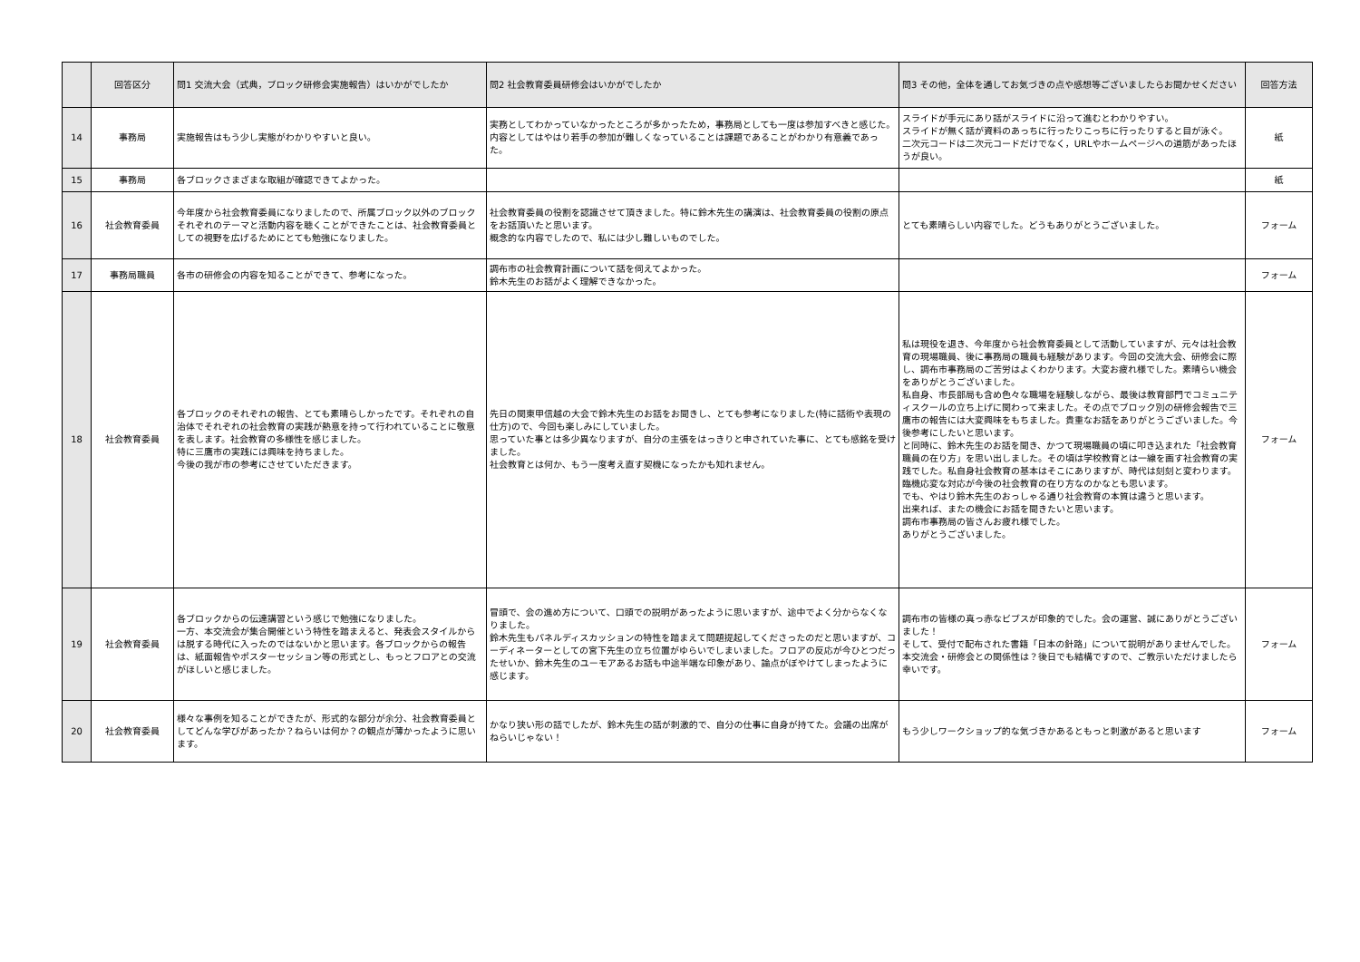| | 回答区分 | 問1 交流大会（式典，ブロック研修会実施報告）はいかがでしたか | 問2 社会教育委員研修会はいかがでしたか | 問3 その他，全体を通してお気づきの点や感想等ございましたらお聞かせください | 回答方法 |
| --- | --- | --- | --- | --- | --- |
| 14 | 事務局 | 実施報告はもう少し実態がわかりやすいと良い。 | 実務としてわかっていなかったところが多かったため，事務局としても一度は参加すべきと感じた。 内容としてはやはり若手の参加が難しくなっていることは課題であることがわかり有意義であった。 | スライドが手元にあり話がスライドに沿って進むとわかりやすい。 スライドが無く話が資料のあっちに行ったりこっちに行ったりすると目が泳ぐ。 二次元コードは二次元コードだけでなく，URLやホームページへの道筋があったほうが良い。 | 紙 |
| 15 | 事務局 | 各ブロックさまざまな取組が確認できてよかった。 | | | 紙 |
| 16 | 社会教育委員 | 今年度から社会教育委員になりましたので、所属ブロック以外のブロックそれぞれのテーマと活動内容を聴くことができたことは、社会教育委員としての視野を広げるためにとても勉強になりました。 | 社会教育委員の役割を認識させて頂きました。特に鈴木先生の講演は、社会教育委員の役割の原点をお話頂いたと思います。 概念的な内容でしたので、私には少し難しいものでした。 | とても素晴らしい内容でした。どうもありがとうございました。 | フォーム |
| 17 | 事務局職員 | 各市の研修会の内容を知ることができて、参考になった。 | 調布市の社会教育計画について話を伺えてよかった。 鈴木先生のお話がよく理解できなかった。 | | フォーム |
| 18 | 社会教育委員 | 各ブロックのそれぞれの報告、とても素晴らしかったです。それぞれの自治体でそれぞれの社会教育の実践が熱意を持って行われていることに敬意を表します。社会教育の多様性を感じました。 特に三鷹市の実践には興味を持ちました。 今後の我が市の参考にさせていただきます。 | 先日の関東甲信越の大会で鈴木先生のお話をお聞きし、とても参考になりました(特に話術や表現の仕方)ので、今回も楽しみにしていました。 思っていた事とは多少異なりますが、自分の主張をはっきりと申されていた事に、とても感銘を受けました。 社会教育とは何か、もう一度考え直す契機になったかも知れません。 | 私は現役を退き、今年度から社会教育委員として活動していますが、元々は社会教育の現場職員、後に事務局の職員も経験があります。今回の交流大会、研修会に際し、調布市事務局のご苦労はよくわかります。大変お疲れ様でした。素晴らい機会をありがとうございました。 私自身、市長部局も含め色々な職場を経験しながら、最後は教育部門でコミュニティスクールの立ち上げに関わって来ました。その点でブロック別の研修会報告で三鷹市の報告には大変興味をもちました。貴重なお話をありがとうございました。今後参考にしたいと思います。 と同時に、鈴木先生のお話を聞き、かつて現場職員の頃に叩き込まれた「社会教育職員の在り方」を思い出しました。その頃は学校教育とは一線を画す社会教育の実践でした。私自身社会教育の基本はそこにありますが、時代は刻刻と変わります。臨機応変な対応が今後の社会教育の在り方なのかなとも思います。 でも、やはり鈴木先生のおっしゃる通り社会教育の本質は違うと思います。 出来れば、またの機会にお話を聞きたいと思います。 調布市事務局の皆さんお疲れ様でした。 ありがとうございました。 | フォーム |
| 19 | 社会教育委員 | 各ブロックからの伝達講習という感じで勉強になりました。 一方、本交流会が集合開催という特性を踏まえると、発表会スタイルからは脱する時代に入ったのではないかと思います。各ブロックからの報告は、紙面報告やポスターセッション等の形式とし、もっとフロアとの交流がほしいと感じました。 | 冒頭で、会の進め方について、口頭での説明があったように思いますが、途中でよく分からなくなりました。 鈴木先生もパネルディスカッションの特性を踏まえて問題提起してくださったのだと思いますが、コーディネーターとしての宮下先生の立ち位置がゆらいでしまいました。フロアの反応が今ひとつだったせいか、鈴木先生のユーモアあるお話も中途半端な印象があり、論点がぼやけてしまったように感じます。 | 調布市の皆様の真っ赤なビブスが印象的でした。会の運営、誠にありがとうございました！ そして、受付で配布された書籍「日本の針路」について説明がありませんでした。本交流会・研修会との関係性は？後日でも結構ですので、ご教示いただけましたら幸いです。 | フォーム |
| 20 | 社会教育委員 | 様々な事例を知ることができたが、形式的な部分が余分、社会教育委員としてどんな学びがあったか？ねらいは何か？の観点が薄かったように思います。 | かなり狭い形の話でしたが、鈴木先生の話が刺激的で、自分の仕事に自身が持てた。会議の出席がねらいじゃない！ | もう少しワークショップ的な気づきかあるともっと刺激があると思います | フォーム |